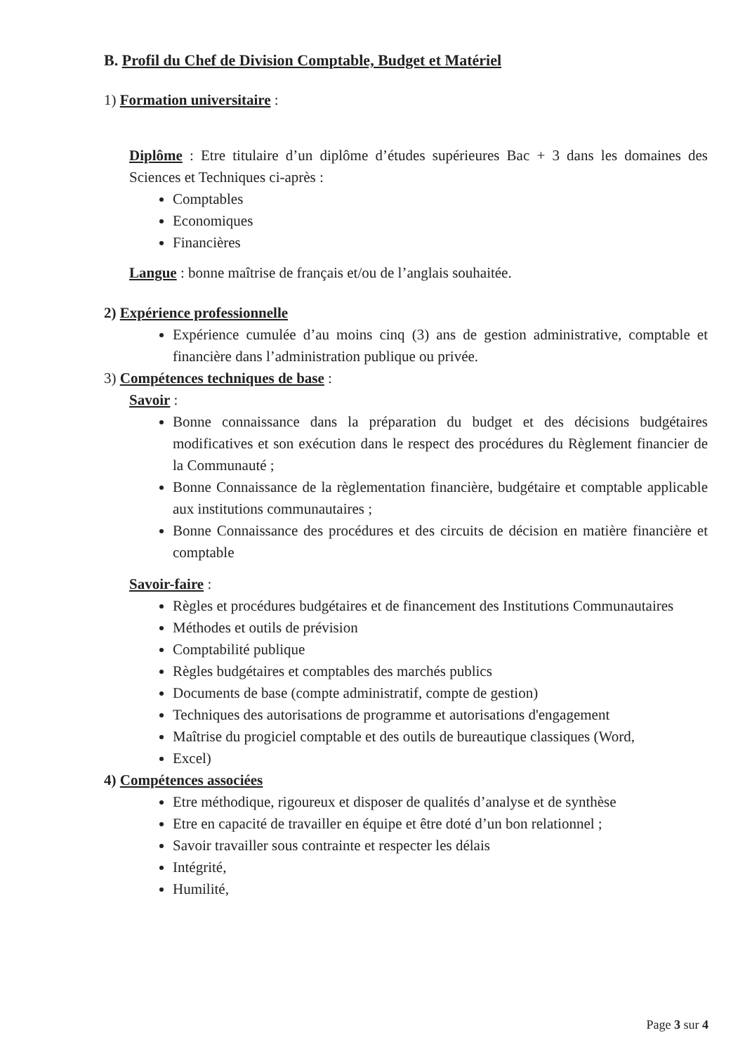B. Profil du Chef de Division Comptable, Budget et Matériel
1) Formation universitaire :
Diplôme : Etre titulaire d’un diplôme d’études supérieures Bac + 3 dans les domaines des Sciences et Techniques ci-après :
Comptables
Economiques
Financières
Langue : bonne maîtrise de français et/ou de l’anglais souhaitée.
2) Expérience professionnelle
Expérience cumulée d’au moins cinq (3) ans de gestion administrative, comptable et financière dans l’administration publique ou privée.
3) Compétences techniques de base :
Savoir :
Bonne connaissance dans la préparation du budget et des décisions budgétaires modificatives et son exécution dans le respect des procédures du Règlement financier de la Communauté ;
Bonne Connaissance de la règlementation financière, budgétaire et comptable applicable aux institutions communautaires ;
Bonne Connaissance des procédures et des circuits de décision en matière financière et comptable
Savoir-faire :
Règles et procédures budgétaires et de financement des Institutions Communautaires
Méthodes et outils de prévision
Comptabilité publique
Règles budgétaires et comptables des marchés publics
Documents de base (compte administratif, compte de gestion)
Techniques des autorisations de programme et autorisations d'engagement
Maîtrise du progiciel comptable et des outils de bureautique classiques (Word,
Excel)
4) Compétences associées
Etre méthodique, rigoureux et disposer de qualités d’analyse et de synthèse
Etre en capacité de travailler en équipe et être doté d’un bon relationnel ;
Savoir travailler sous contrainte et respecter les délais
Intégrité,
Humilité,
Page 3 sur 4